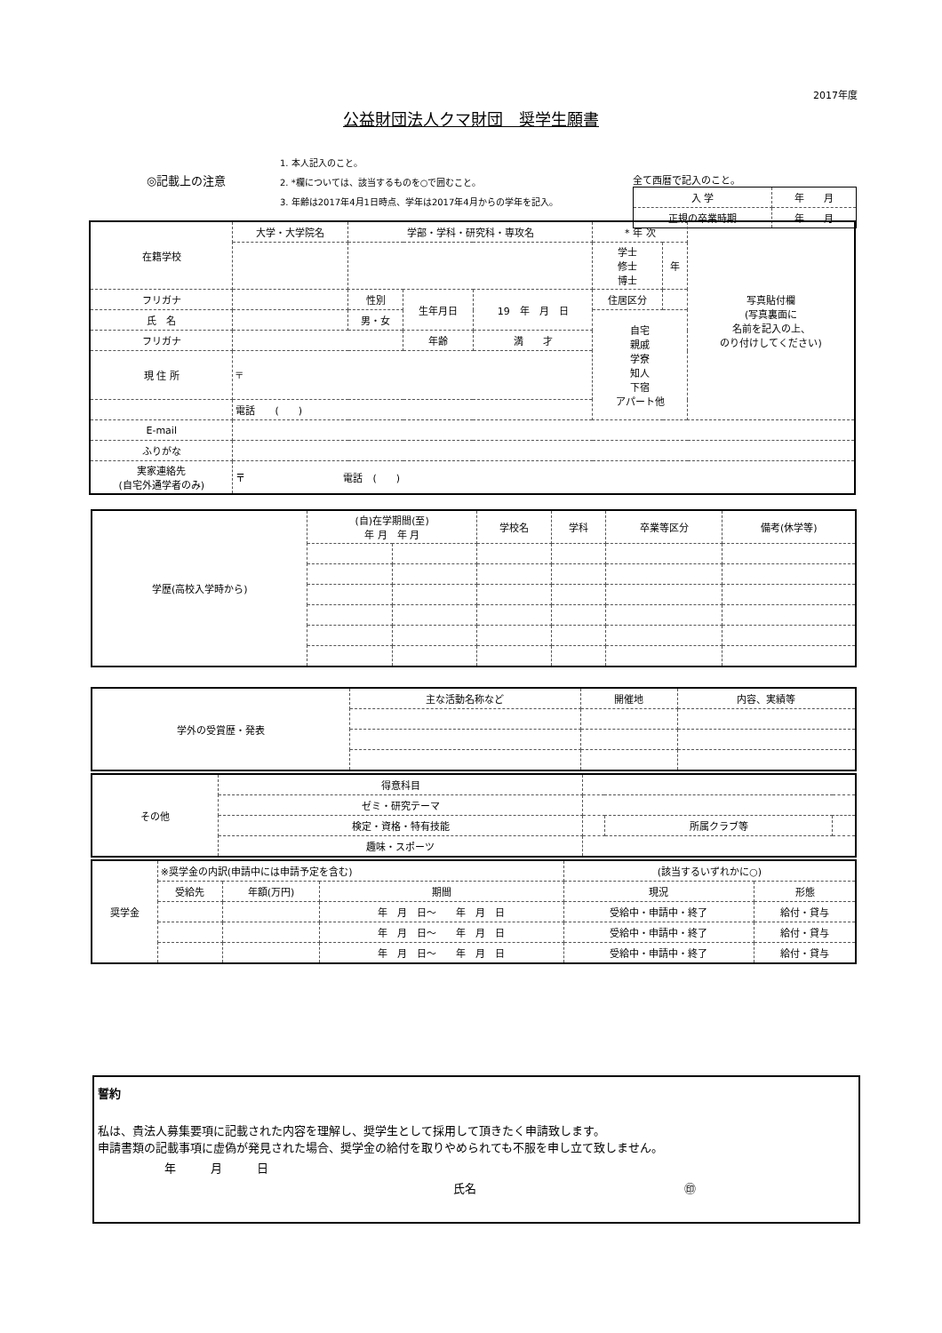2017年度
公益財団法人クマ財団　奨学生願書
◎記載上の注意
1. 本人記入のこと。
2. *欄については、該当するものを○で囲むこと。
3. 年齢は2017年4月1日時点、学年は2017年4月からの学年を記入。
全て西暦で記入のこと。
| 入 学 | 年 月 |
| 正規の卒業時期 | 年 月 |
| 在籍学校 | 大学・大学院名 | 学部・学科・研究科・専攻名 | | | | * 年 次 | | 写真貼付欄 (写真裏面に 名前を記入の上、 のり付けしてください) |
| | | | | | | 学士 修士 博士 | 年 | |
| フリガナ | | | 性別 | 生年月日 | 19 年 月 日 | 住居区分 | | |
| 氏 名 | | | 男・女 | | | 自宅 親戚 学寮 知人 下宿 アパート他 | | |
| フリガナ | | | | 年齢 | 満 才 | | | |
| 現 住 所 | 〒 | | | | | | | |
| | 電話 ( ) | | | | | | | |
| E-mail | | | | | | | | |
| ふりがな | | | | | | | | |
| 実家連絡先 (自宅外通学者のみ) | 〒 電話 ( ) | | | | | | | |
| 学歴(高校入学時から) | (自)在学期間(至) 年 月 年 月 | | 学校名 | 学科 | 卒業等区分 | 備考(休学等) |
| 学外の受賞歴・発表 | 主な活動名称など | 開催地 | 内容、実績等 |
| その他 | 得意科目 | | | |
| | ゼミ・研究テーマ | | | |
| | 検定・資格・特有技能 | | 所属クラブ等 | |
| | 趣味・スポーツ | | | |
| 奨学金 | ※奨学金の内訳(申請中には申請予定を含む) | | | (該当するいずれかに○) | |
| | 受給先 | 年額(万円) | 期間 | 現況 | 形態 |
| | | | 年 月 日～ 年 月 日 | 受給中・申請中・終了 | 給付・貸与 |
| | | | 年 月 日～ 年 月 日 | 受給中・申請中・終了 | 給付・貸与 |
| | | | 年 月 日～ 年 月 日 | 受給中・申請中・終了 | 給付・貸与 |
誓約
私は、貴法人募集要項に記載された内容を理解し、奨学生として採用して頂きたく申請致します。
申請書類の記載事項に虚偽が発見された場合、奨学金の給付を取りやめられても不服を申し立て致しません。
年　　　月　　　日
氏名　　　　　　　　　　　　　　　　　　㊞